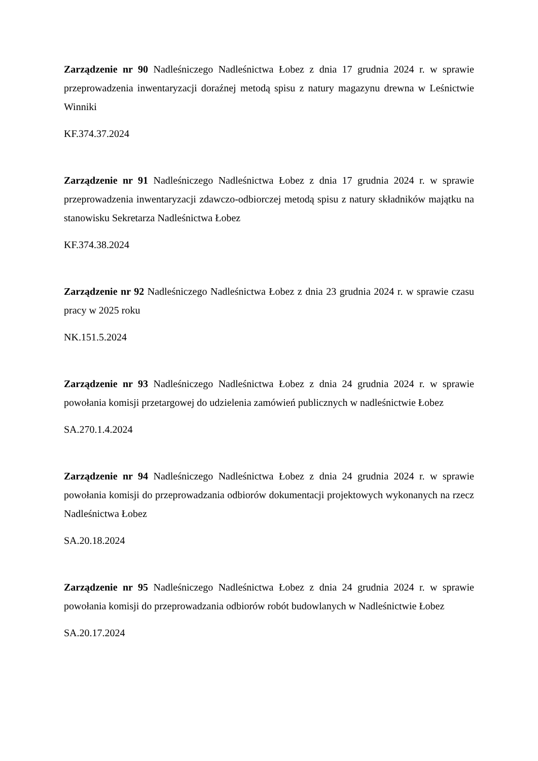Zarządzenie nr 90 Nadleśniczego Nadleśnictwa Łobez z dnia 17 grudnia 2024 r. w sprawie przeprowadzenia inwentaryzacji doraźnej metodą spisu z natury magazynu drewna w Leśnictwie Winniki
KF.374.37.2024
Zarządzenie nr 91 Nadleśniczego Nadleśnictwa Łobez z dnia 17 grudnia 2024 r. w sprawie przeprowadzenia inwentaryzacji zdawczo-odbiorczej metodą spisu z natury składników majątku na stanowisku Sekretarza Nadleśnictwa Łobez
KF.374.38.2024
Zarządzenie nr 92 Nadleśniczego Nadleśnictwa Łobez z dnia 23 grudnia 2024 r. w sprawie czasu pracy w 2025 roku
NK.151.5.2024
Zarządzenie nr 93 Nadleśniczego Nadleśnictwa Łobez z dnia 24 grudnia 2024 r. w sprawie powołania komisji przetargowej do udzielenia zamówień publicznych w nadleśnictwie Łobez
SA.270.1.4.2024
Zarządzenie nr 94 Nadleśniczego Nadleśnictwa Łobez z dnia 24 grudnia 2024 r. w sprawie powołania komisji do przeprowadzania odbiorów dokumentacji projektowych wykonanych na rzecz Nadleśnictwa Łobez
SA.20.18.2024
Zarządzenie nr 95 Nadleśniczego Nadleśnictwa Łobez z dnia 24 grudnia 2024 r. w sprawie powołania komisji do przeprowadzania odbiorów robót budowlanych w Nadleśnictwie Łobez
SA.20.17.2024